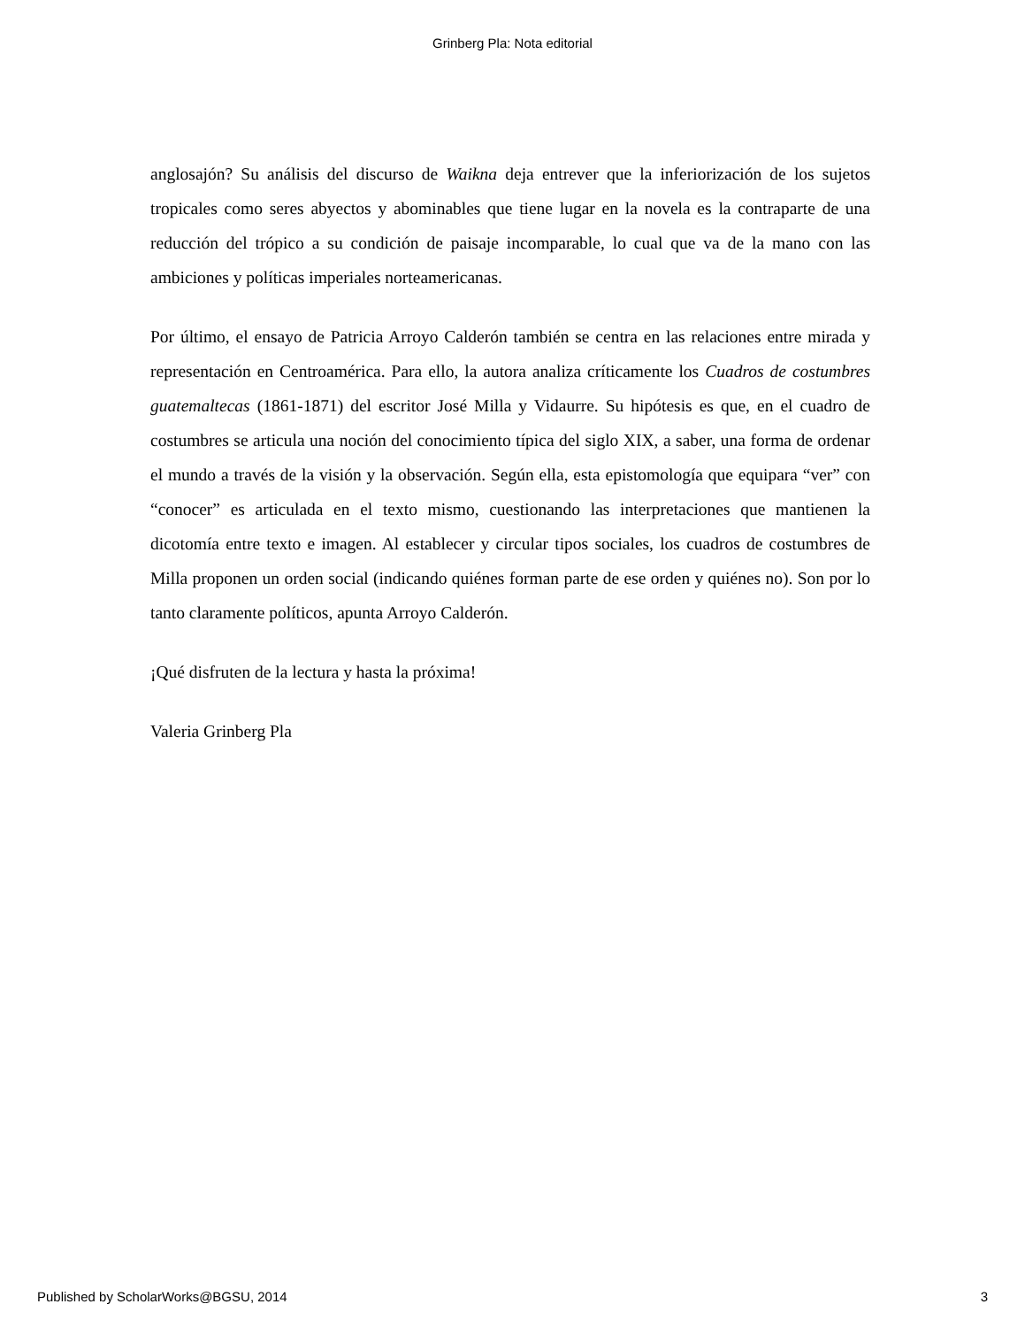Grinberg Pla: Nota editorial
anglosajón? Su análisis del discurso de Waikna deja entrever que la inferiorización de los sujetos tropicales como seres abyectos y abominables que tiene lugar en la novela es la contraparte de una reducción del trópico a su condición de paisaje incomparable, lo cual que va de la mano con las ambiciones y políticas imperiales norteamericanas.
Por último, el ensayo de Patricia Arroyo Calderón también se centra en las relaciones entre mirada y representación en Centroamérica. Para ello, la autora analiza críticamente los Cuadros de costumbres guatemaltecas (1861-1871) del escritor José Milla y Vidaurre. Su hipótesis es que, en el cuadro de costumbres se articula una noción del conocimiento típica del siglo XIX, a saber, una forma de ordenar el mundo a través de la visión y la observación. Según ella, esta epistomología que equipara “ver” con “conocer” es articulada en el texto mismo, cuestionando las interpretaciones que mantienen la dicotomía entre texto e imagen. Al establecer y circular tipos sociales, los cuadros de costumbres de Milla proponen un orden social (indicando quiénes forman parte de ese orden y quiénes no). Son por lo tanto claramente políticos, apunta Arroyo Calderón.
¡Qué disfruten de la lectura y hasta la próxima!
Valeria Grinberg Pla
Published by ScholarWorks@BGSU, 2014 3